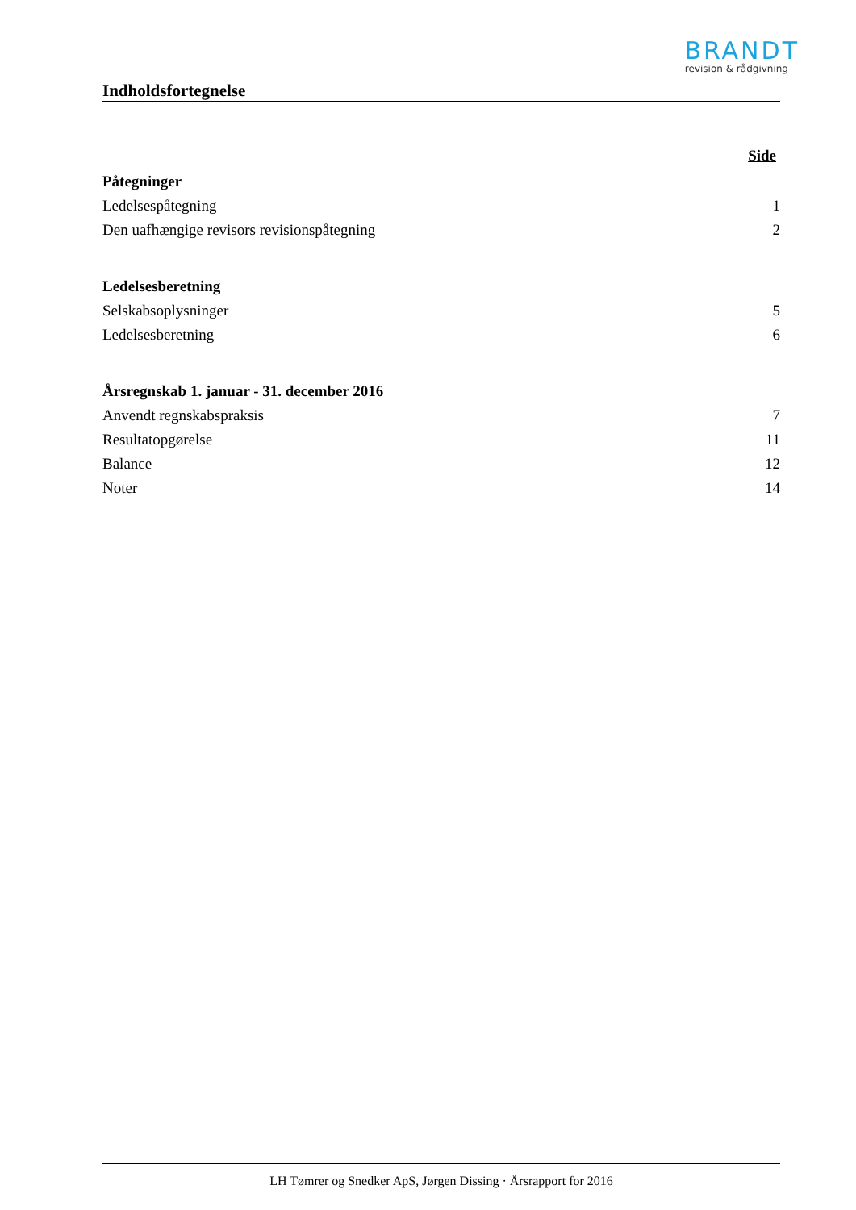BRANDT
revision & rådgivning
Indholdsfortegnelse
Side
Påtegninger
Ledelsespåtegning 1
Den uafhængige revisors revisionspåtegning 2
Ledelsesberetning
Selskabsoplysninger 5
Ledelsesberetning 6
Årsregnskab 1. januar - 31. december 2016
Anvendt regnskabspraksis 7
Resultatopgørelse 11
Balance 12
Noter 14
LH Tømrer og Snedker ApS, Jørgen Dissing · Årsrapport for 2016